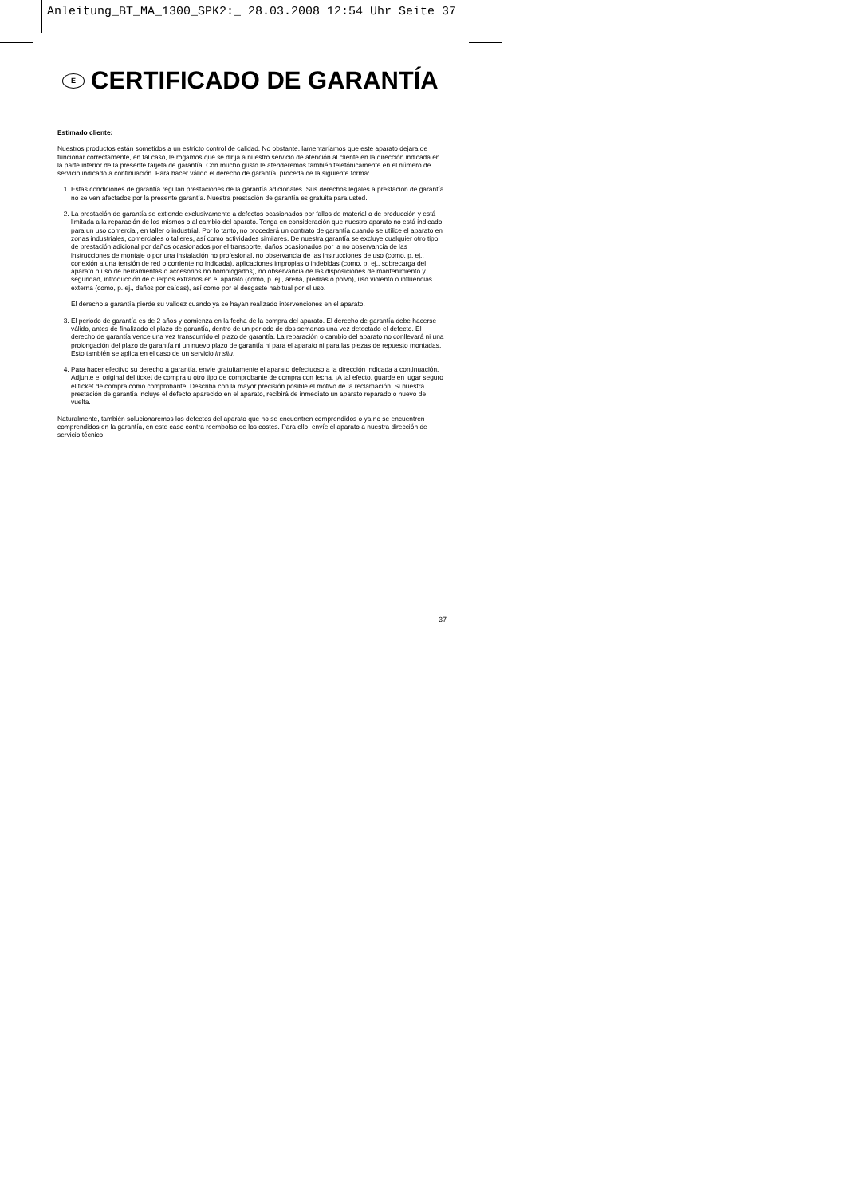Anleitung_BT_MA_1300_SPK2:_ 28.03.2008 12:54 Uhr Seite 37
E CERTIFICADO DE GARANTÍA
Estimado cliente:
Nuestros productos están sometidos a un estricto control de calidad. No obstante, lamentaríamos que este aparato dejara de funcionar correctamente, en tal caso, le rogamos que se dirija a nuestro servicio de atención al cliente en la dirección indicada en la parte inferior de la presente tarjeta de garantía. Con mucho gusto le atenderemos también telefónicamente en el número de servicio indicado a continuación. Para hacer válido el derecho de garantía, proceda de la siguiente forma:
1. Estas condiciones de garantía regulan prestaciones de la garantía adicionales. Sus derechos legales a prestación de garantía no se ven afectados por la presente garantía. Nuestra prestación de garantía es gratuita para usted.
2. La prestación de garantía se extiende exclusivamente a defectos ocasionados por fallos de material o de producción y está limitada a la reparación de los mismos o al cambio del aparato. Tenga en consideración que nuestro aparato no está indicado para un uso comercial, en taller o industrial. Por lo tanto, no procederá un contrato de garantía cuando se utilice el aparato en zonas industriales, comerciales o talleres, así como actividades similares. De nuestra garantía se excluye cualquier otro tipo de prestación adicional por daños ocasionados por el transporte, daños ocasionados por la no observancia de las instrucciones de montaje o por una instalación no profesional, no observancia de las instrucciones de uso (como, p. ej., conexión a una tensión de red o corriente no indicada), aplicaciones impropias o indebidas (como, p. ej., sobrecarga del aparato o uso de herramientas o accesorios no homologados), no observancia de las disposiciones de mantenimiento y seguridad, introducción de cuerpos extraños en el aparato (como, p. ej., arena, piedras o polvo), uso violento o influencias externa (como, p. ej., daños por caídas), así como por el desgaste habitual por el uso.
El derecho a garantía pierde su validez cuando ya se hayan realizado intervenciones en el aparato.
3. El periodo de garantía es de 2 años y comienza en la fecha de la compra del aparato. El derecho de garantía debe hacerse válido, antes de finalizado el plazo de garantía, dentro de un periodo de dos semanas una vez detectado el defecto. El derecho de garantía vence una vez transcurrido el plazo de garantía. La reparación o cambio del aparato no conllevará ni una prolongación del plazo de garantía ni un nuevo plazo de garantía ni para el aparato ni para las piezas de repuesto montadas. Esto también se aplica en el caso de un servicio in situ.
4. Para hacer efectivo su derecho a garantía, envíe gratuitamente el aparato defectuoso a la dirección indicada a continuación. Adjunte el original del ticket de compra u otro tipo de comprobante de compra con fecha. ¡A tal efecto, guarde en lugar seguro el ticket de compra como comprobante! Describa con la mayor precisión posible el motivo de la reclamación. Si nuestra prestación de garantía incluye el defecto aparecido en el aparato, recibirá de inmediato un aparato reparado o nuevo de vuelta.
Naturalmente, también solucionaremos los defectos del aparato que no se encuentren comprendidos o ya no se encuentren comprendidos en la garantía, en este caso contra reembolso de los costes. Para ello, envíe el aparato a nuestra dirección de servicio técnico.
37